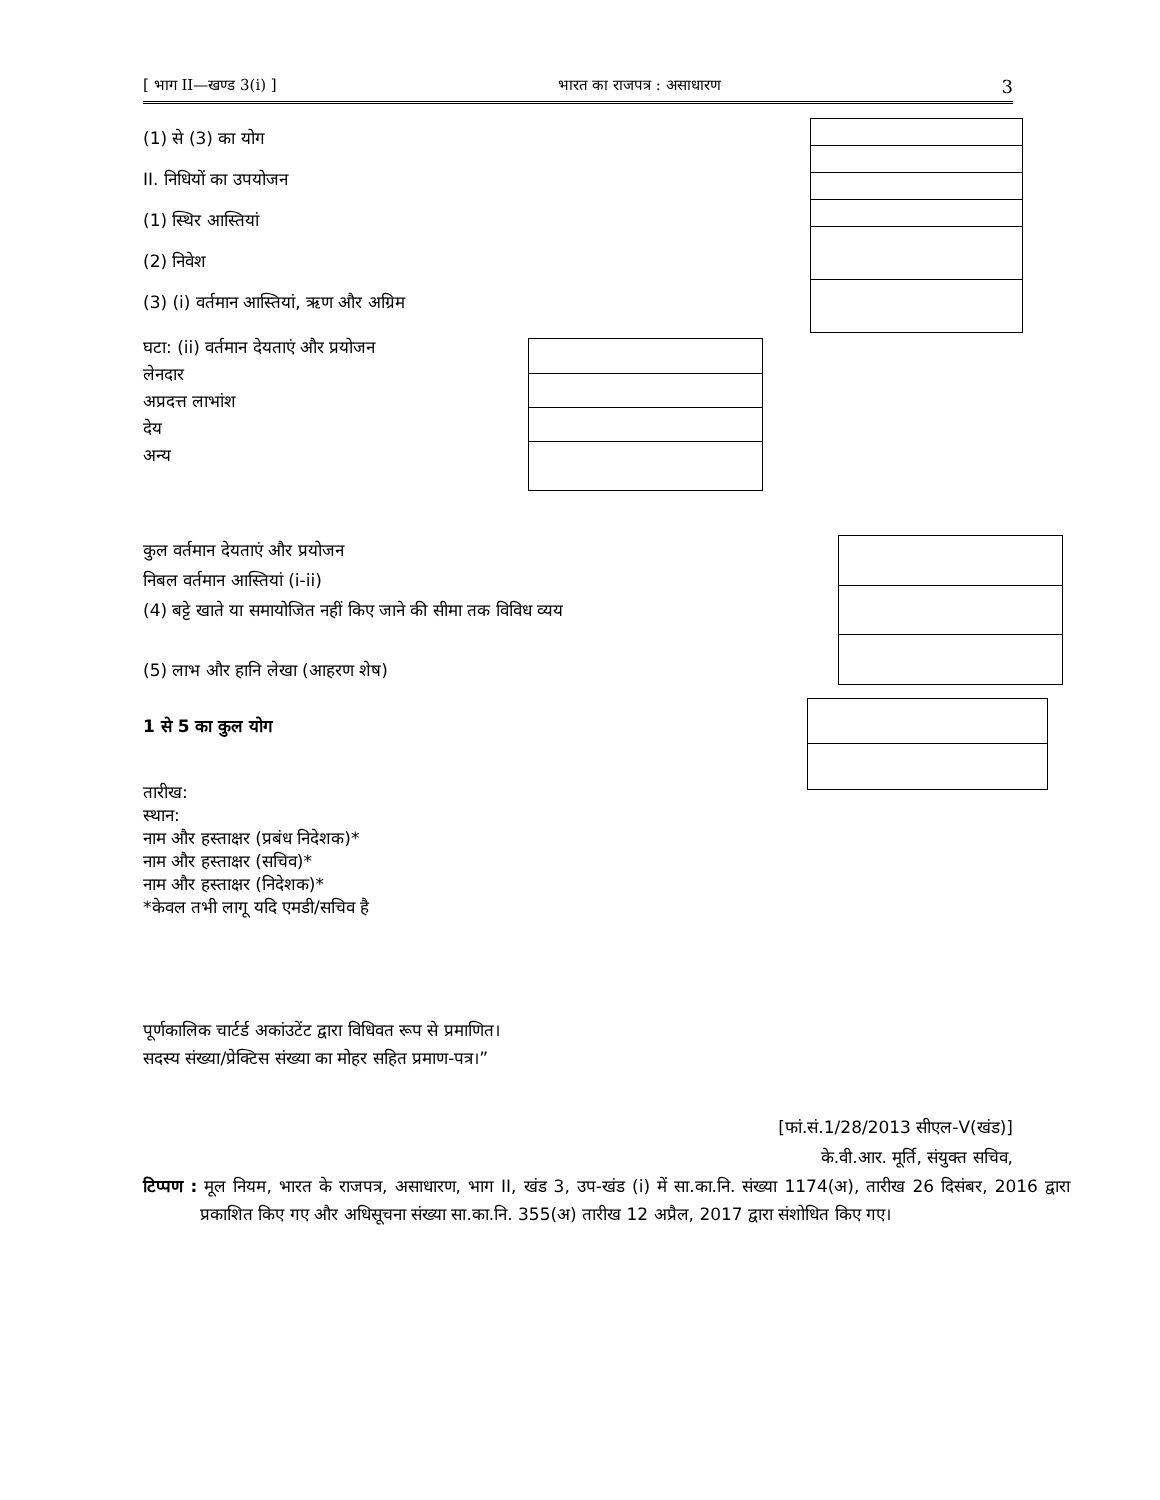[ भाग II—खण्ड 3(i) ] भारत का राजपत्र : असाधारण 3
(1) से (3) का योग
II. निधियों का उपयोजन
(1) स्थिर आस्तियां
(2) निवेश
(3) (i) वर्तमान आस्तियां, ऋण और अग्रिम
घटा: (ii) वर्तमान देयताएं और प्रयोजन
लेनदार
अप्रदत्त लाभांश
देय
अन्य
कुल वर्तमान देयताएं और प्रयोजन
निबल वर्तमान आस्तियां (i-ii)
(4) बट्टे खाते या समायोजित नहीं किए जाने की सीमा तक विविध व्यय
(5) लाभ और हानि लेखा (आहरण शेष)
1 से 5 का कुल योग
तारीख:
स्थान:
नाम और हस्ताक्षर (प्रबंध निदेशक)*
नाम और हस्ताक्षर (सचिव)*
नाम और हस्ताक्षर (निदेशक)*
*केवल तभी लागू यदि एमडी/सचिव है
पूर्णकालिक चार्टर्ड अकांउटेंट द्वारा विधिवत रूप से प्रमाणित।
सदस्य संख्या/प्रेक्टिस संख्या का मोहर सहित प्रमाण-पत्र।”
[फां.सं.1/28/2013 सीएल-V(खंड)]
के.वी.आर. मूर्ति, संयुक्त सचिव,
टिप्पण : मूल नियम, भारत के राजपत्र, असाधारण, भाग II, खंड 3, उप-खंड (i) में सा.का.नि. संख्या 1174(अ), तारीख 26 दिसंबर, 2016 द्वारा प्रकाशित किए गए और अधिसूचना संख्या सा.का.नि. 355(अ) तारीख 12 अप्रैल, 2017 द्वारा संशोधित किए गए।